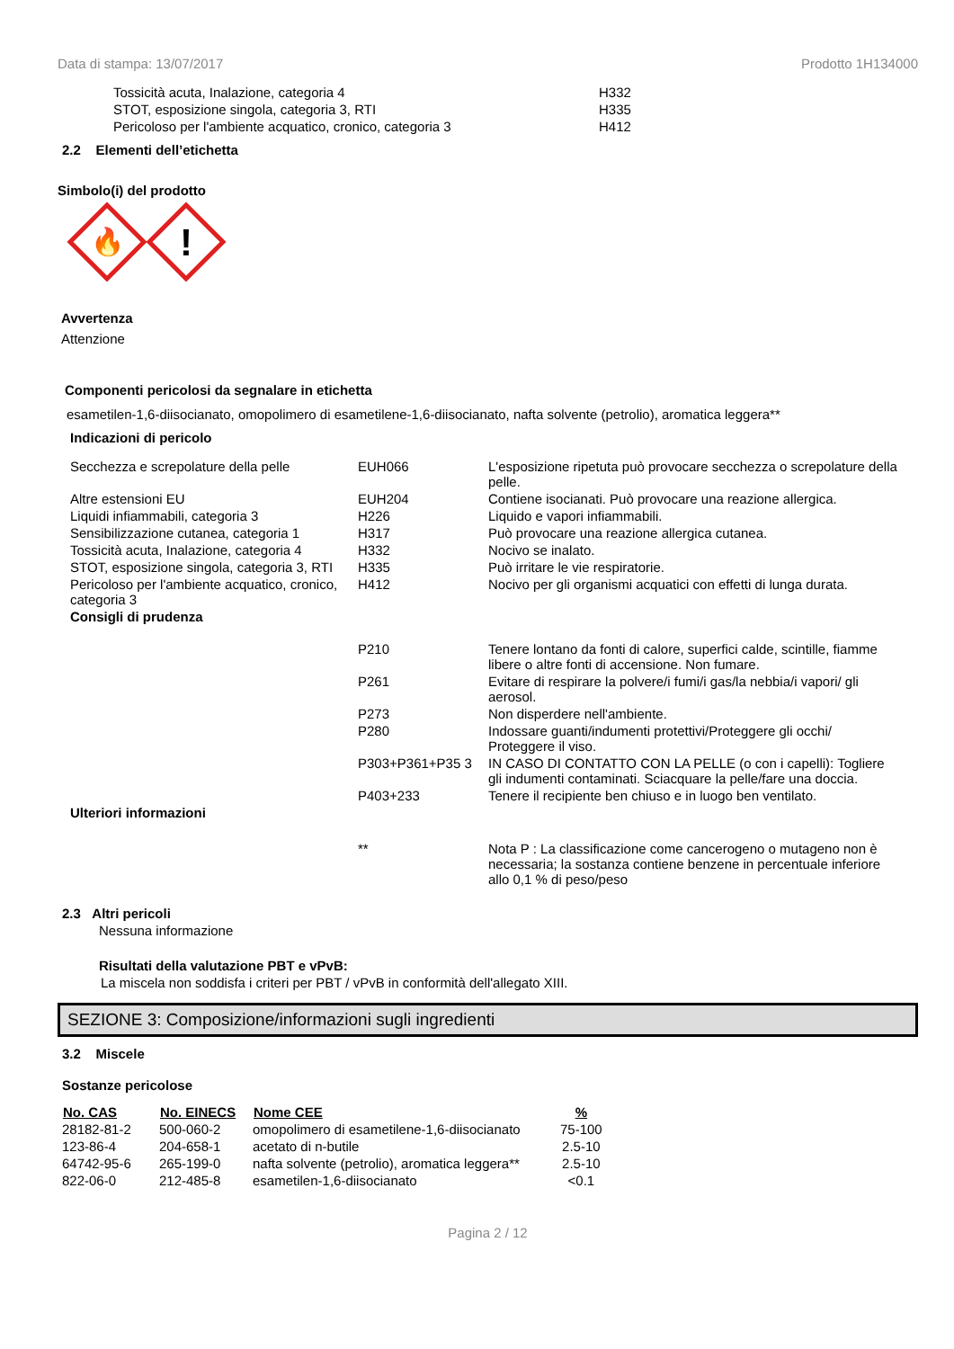Data di stampa: 13/07/2017 Prodotto 1H134000
| Tossicità acuta, Inalazione, categoria 4 | H332 |
| STOT, esposizione singola, categoria 3, RTI | H335 |
| Pericoloso per l'ambiente acquatico, cronico, categoria 3 | H412 |
2.2 Elementi dell’etichetta
Simbolo(i) del prodotto
🔥
!
Avvertenza
Attenzione
Componenti pericolosi da segnalare in etichetta
esametilen-1,6-diisocianato, omopolimero di esametilene-1,6-diisocianato, nafta solvente (petrolio), aromatica leggera**
| Indicazioni di pericolo | | |
| Secchezza e screpolature della pelle | EUH066 | L'esposizione ripetuta può provocare secchezza o screpolature della pelle. |
| Altre estensioni EU | EUH204 | Contiene isocianati. Può provocare una reazione allergica. |
| Liquidi infiammabili, categoria 3 | H226 | Liquido e vapori infiammabili. |
| Sensibilizzazione cutanea, categoria 1 | H317 | Può provocare una reazione allergica cutanea. |
| Tossicità acuta, Inalazione, categoria 4 | H332 | Nocivo se inalato. |
| STOT, esposizione singola, categoria 3, RTI | H335 | Può irritare le vie respiratorie. |
| Pericoloso per l'ambiente acquatico, cronico, categoria 3 | H412 | Nocivo per gli organismi acquatici con effetti di lunga durata. |
| Consigli di prudenza | | |
| | P210 | Tenere lontano da fonti di calore, superfici calde, scintille, fiamme libere o altre fonti di accensione. Non fumare. |
| | P261 | Evitare di respirare la polvere/i fumi/i gas/la nebbia/i vapori/ gli aerosol. |
| | P273 | Non disperdere nell'ambiente. |
| | P280 | Indossare guanti/indumenti protettivi/Proteggere gli occhi/ Proteggere il viso. |
| | P303+P361+P35 3 | IN CASO DI CONTATTO CON LA PELLE (o con i capelli): Togliere gli indumenti contaminati. Sciacquare la pelle/fare una doccia. |
| | P403+233 | Tenere il recipiente ben chiuso e in luogo ben ventilato. |
| Ulteriori informazioni | | |
| | ** | Nota P : La classificazione come cancerogeno o mutageno non è necessaria; la sostanza contiene benzene in percentuale inferiore allo 0,1 % di peso/peso |
2.3 Altri pericoli
Nessuna informazione
Risultati della valutazione PBT e vPvB:
La miscela non soddisfa i criteri per PBT / vPvB in conformità dell'allegato XIII.
SEZIONE 3: Composizione/informazioni sugli ingredienti
3.2 Miscele
Sostanze pericolose
| No. CAS | No. EINECS | Nome CEE | % |
| --- | --- | --- | --- |
| 28182-81-2 | 500-060-2 | omopolimero di esametilene-1,6-diisocianato | 75-100 |
| 123-86-4 | 204-658-1 | acetato di n-butile | 2.5-10 |
| 64742-95-6 | 265-199-0 | nafta solvente (petrolio), aromatica leggera** | 2.5-10 |
| 822-06-0 | 212-485-8 | esametilen-1,6-diisocianato | <0.1 |
Pagina 2 / 12